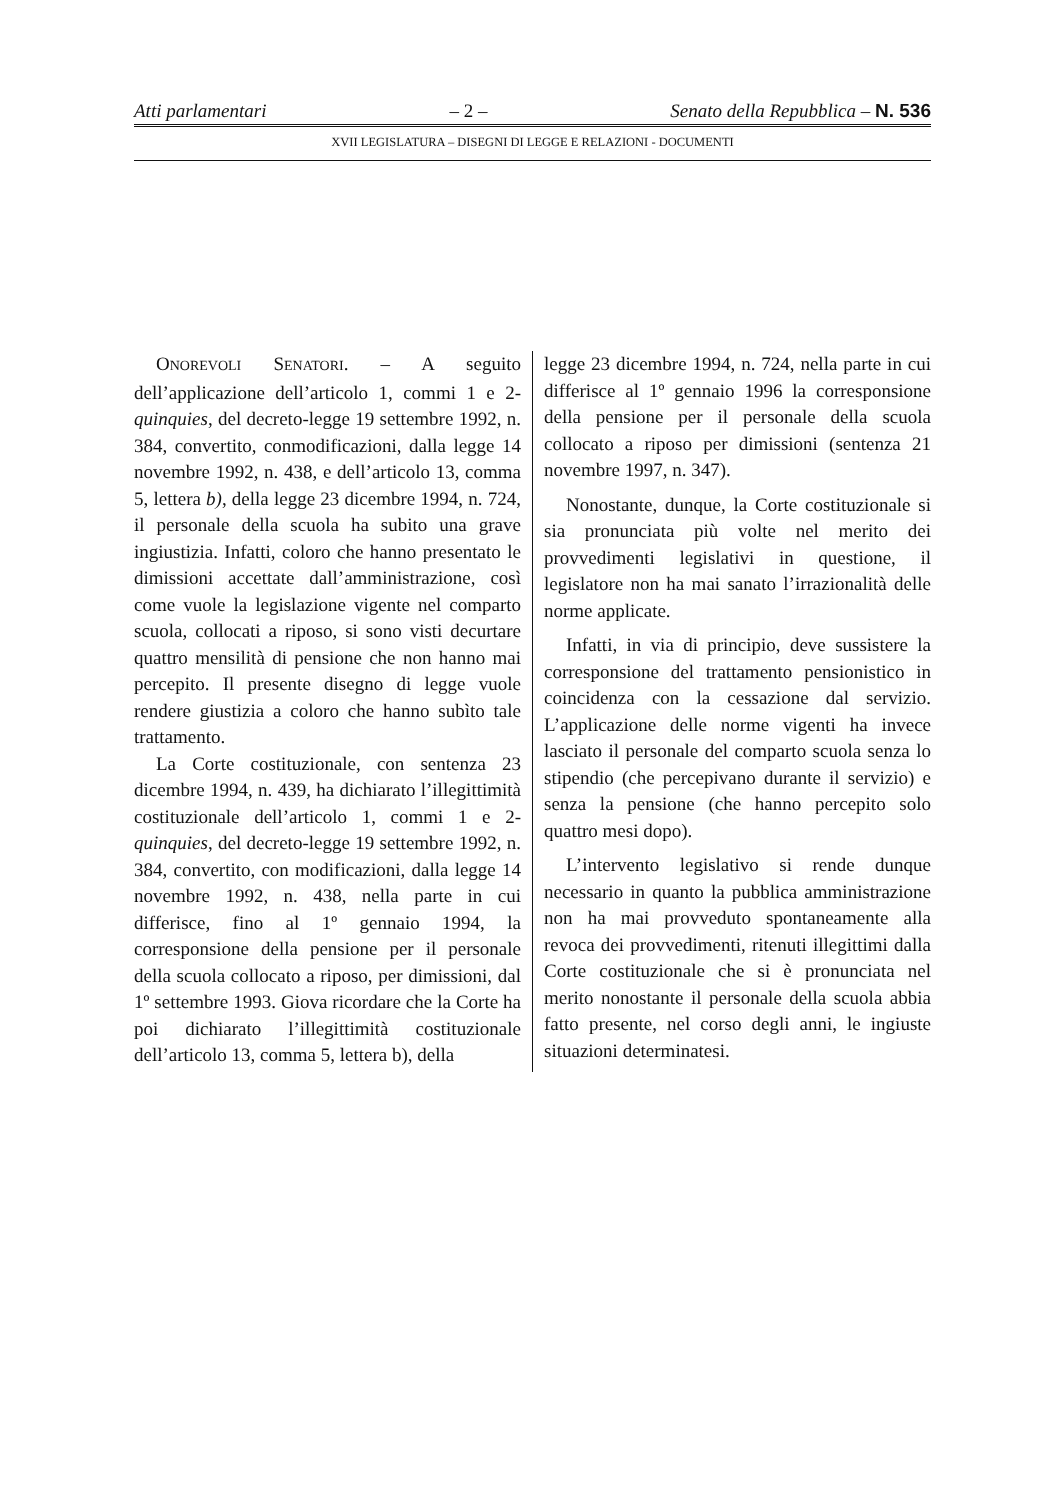Atti parlamentari – 2 – Senato della Repubblica – N. 536
XVII LEGISLATURA – DISEGNI DI LEGGE E RELAZIONI - DOCUMENTI
ONOREVOLI SENATORI. – A seguito dell’applicazione dell’articolo 1, commi 1 e 2-quinquies, del decreto-legge 19 settembre 1992, n. 384, convertito, conmodificazioni, dalla legge 14 novembre 1992, n. 438, e dell’articolo 13, comma 5, lettera b), della legge 23 dicembre 1994, n. 724, il personale della scuola ha subito una grave ingiustizia. Infatti, coloro che hanno presentato le dimissioni accettate dall’amministrazione, così come vuole la legislazione vigente nel comparto scuola, collocati a riposo, si sono visti decurtare quattro mensilità di pensione che non hanno mai percepito. Il presente disegno di legge vuole rendere giustizia a coloro che hanno subìto tale trattamento.
La Corte costituzionale, con sentenza 23 dicembre 1994, n. 439, ha dichiarato l’illegittimità costituzionale dell’articolo 1, commi 1 e 2-quinquies, del decreto-legge 19 settembre 1992, n. 384, convertito, con modificazioni, dalla legge 14 novembre 1992, n. 438, nella parte in cui differisce, fino al 1º gennaio 1994, la corresponsione della pensione per il personale della scuola collocato a riposo, per dimissioni, dal 1º settembre 1993. Giova ricordare che la Corte ha poi dichiarato l’illegittimità costituzionale dell’articolo 13, comma 5, lettera b), della
legge 23 dicembre 1994, n. 724, nella parte in cui differisce al 1º gennaio 1996 la corresponsione della pensione per il personale della scuola collocato a riposo per dimissioni (sentenza 21 novembre 1997, n. 347).
Nonostante, dunque, la Corte costituzionale si sia pronunciata più volte nel merito dei provvedimenti legislativi in questione, il legislatore non ha mai sanato l’irrazionalità delle norme applicate.
Infatti, in via di principio, deve sussistere la corresponsione del trattamento pensionistico in coincidenza con la cessazione dal servizio. L’applicazione delle norme vigenti ha invece lasciato il personale del comparto scuola senza lo stipendio (che percepivano durante il servizio) e senza la pensione (che hanno percepito solo quattro mesi dopo).
L’intervento legislativo si rende dunque necessario in quanto la pubblica amministrazione non ha mai provveduto spontaneamente alla revoca dei provvedimenti, ritenuti illegittimi dalla Corte costituzionale che si è pronunciata nel merito nonostante il personale della scuola abbia fatto presente, nel corso degli anni, le ingiuste situazioni determinatesi.